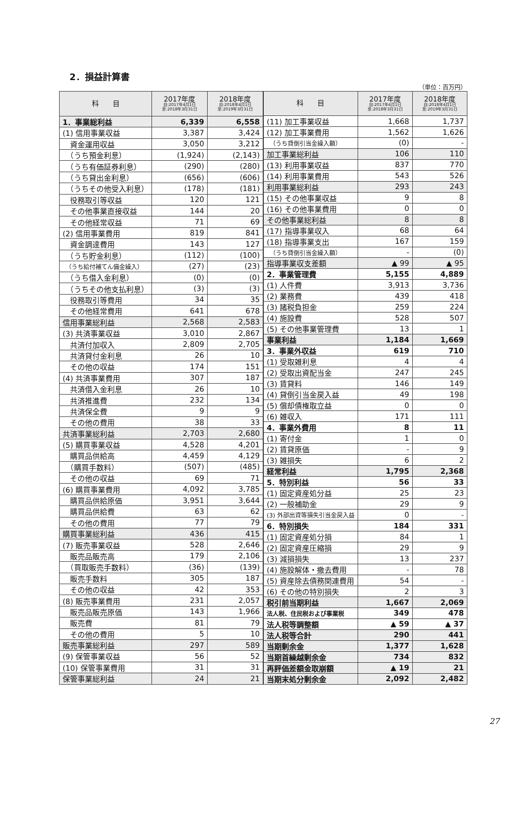2．損益計算書
（単位：百万円）
| 科 目 | 2017年度 自:2017年4月1日 至:2018年3月31日 | 2018年度 自:2018年4月1日 至:2019年3月31日 |
| --- | --- | --- |
| 1．事業総利益 | 6,339 | 6,558 |
| (1) 信用事業収益 | 3,387 | 3,424 |
| 資金運用収益 | 3,050 | 3,212 |
| （うち預金利息） | (1,924) | (2,143) |
| （うち有価証券利息） | (290) | (280) |
| （うち貸出金利息） | (656) | (606) |
| （うちその他受入利息） | (178) | (181) |
| 役務取引等収益 | 120 | 121 |
| その他事業直接収益 | 144 | 20 |
| その他経常収益 | 71 | 69 |
| (2) 信用事業費用 | 819 | 841 |
| 資金調達費用 | 143 | 127 |
| （うち貯金利息） | (112) | (100) |
| （うち給付補てん備金繰入） | (27) | (23) |
| （うち借入金利息） | (0) | (0) |
| （うちその他支払利息） | (3) | (3) |
| 役務取引等費用 | 34 | 35 |
| その他経常費用 | 641 | 678 |
| 信用事業総利益 | 2,568 | 2,583 |
| (3) 共済事業収益 | 3,010 | 2,867 |
| 共済付加収入 | 2,809 | 2,705 |
| 共済貸付金利息 | 26 | 10 |
| その他の収益 | 174 | 151 |
| (4) 共済事業費用 | 307 | 187 |
| 共済借入金利息 | 26 | 10 |
| 共済推進費 | 232 | 134 |
| 共済保全費 | 9 | 9 |
| その他の費用 | 38 | 33 |
| 共済事業総利益 | 2,703 | 2,680 |
| (5) 購買事業収益 | 4,528 | 4,201 |
| 購買品供給高 | 4,459 | 4,129 |
| （購買手数料） | (507) | (485) |
| その他の収益 | 69 | 71 |
| (6) 購買事業費用 | 4,092 | 3,785 |
| 購買品供給原価 | 3,951 | 3,644 |
| 購買品供給費 | 63 | 62 |
| その他の費用 | 77 | 79 |
| 購買事業総利益 | 436 | 415 |
| (7) 販売事業収益 | 528 | 2,646 |
| 販売品販売高 | 179 | 2,106 |
| （買取販売手数料） | (36) | (139) |
| 販売手数料 | 305 | 187 |
| その他の収益 | 42 | 353 |
| (8) 販売事業費用 | 231 | 2,057 |
| 販売品販売原価 | 143 | 1,966 |
| 販売費 | 81 | 79 |
| その他の費用 | 5 | 10 |
| 販売事業総利益 | 297 | 589 |
| (9) 保管事業収益 | 56 | 52 |
| (10) 保管事業費用 | 31 | 31 |
| 保管事業総利益 | 24 | 21 |
| 科 目 | 2017年度 自:2017年4月1日 至:2018年3月31日 | 2018年度 自:2018年4月1日 至:2019年3月31日 |
| --- | --- | --- |
| (11) 加工事業収益 | 1,668 | 1,737 |
| (12) 加工事業費用 | 1,562 | 1,626 |
| （うち貸倒引当金繰入額） | (0) | - |
| 加工事業総利益 | 106 | 110 |
| (13) 利用事業収益 | 837 | 770 |
| (14) 利用事業費用 | 543 | 526 |
| 利用事業総利益 | 293 | 243 |
| (15) その他事業収益 | 9 | 8 |
| (16) その他事業費用 | 0 | 0 |
| その他事業総利益 | 8 | 8 |
| (17) 指導事業収入 | 68 | 64 |
| (18) 指導事業支出 | 167 | 159 |
| （うち貸倒引当金繰入額） | - | (0) |
| 指導事業収支差額 | ▲ 99 | ▲ 95 |
| 2．事業管理費 | 5,155 | 4,889 |
| (1) 人件費 | 3,913 | 3,736 |
| (2) 業務費 | 439 | 418 |
| (3) 諸税負担金 | 259 | 224 |
| (4) 施設費 | 528 | 507 |
| (5) その他事業管理費 | 13 | 1 |
| 事業利益 | 1,184 | 1,669 |
| 3．事業外収益 | 619 | 710 |
| (1) 受取雑利息 | 4 | 4 |
| (2) 受取出資配当金 | 247 | 245 |
| (3) 賃貸料 | 146 | 149 |
| (4) 貸倒引当金戻入益 | 49 | 198 |
| (5) 償却債権取立益 | 0 | 0 |
| (6) 雑収入 | 171 | 111 |
| 4．事業外費用 | 8 | 11 |
| (1) 寄付金 | 1 | 0 |
| (2) 賃貸原価 | - | 9 |
| (3) 雑損失 | 6 | 2 |
| 経常利益 | 1,795 | 2,368 |
| 5．特別利益 | 56 | 33 |
| (1) 固定資産処分益 | 25 | 23 |
| (2) 一般補助金 | 29 | 9 |
| (3) 外部出資等損失引当金戻入益 | 0 | - |
| 6．特別損失 | 184 | 331 |
| (1) 固定資産処分損 | 84 | 1 |
| (2) 固定資産圧縮損 | 29 | 9 |
| (3) 減損損失 | 13 | 237 |
| (4) 施設解体・撤去費用 | - | 78 |
| (5) 資産除去債務関連費用 | 54 | - |
| (6) その他の特別損失 | 2 | 3 |
| 税引前当期利益 | 1,667 | 2,069 |
| 法人税、住民税および事業税 | 349 | 478 |
| 法人税等調整額 | ▲ 59 | ▲ 37 |
| 法人税等合計 | 290 | 441 |
| 当期剰余金 | 1,377 | 1,628 |
| 当期首繰越剰余金 | 734 | 832 |
| 再評価差額金取崩額 | ▲ 19 | 21 |
| 当期末処分剰余金 | 2,092 | 2,482 |
27